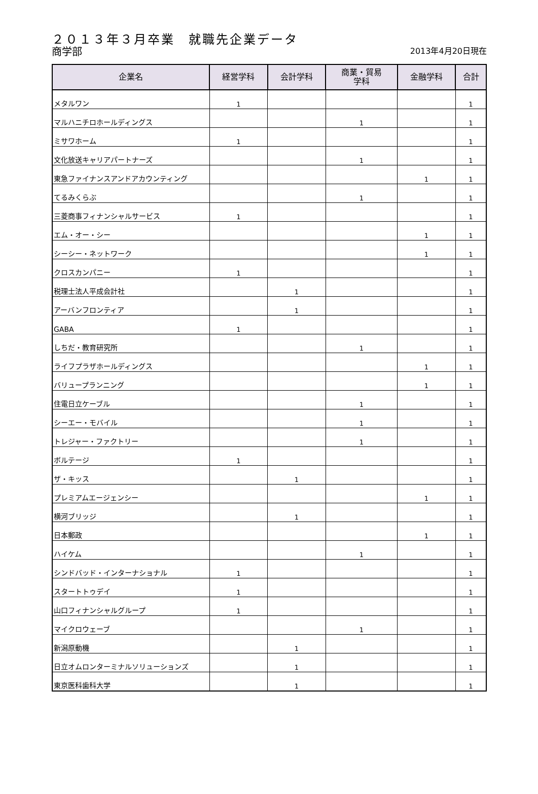２０１３年３月卒業　就職先企業データ
商学部
2013年4月20日現在
| 企業名 | 経営学科 | 会計学科 | 商業・貿易 学科 | 金融学科 | 合計 |
| --- | --- | --- | --- | --- | --- |
| メタルワン | 1 | | | | 1 |
| マルハニチロホールディングス | | | 1 | | 1 |
| ミサワホーム | 1 | | | | 1 |
| 文化放送キャリアパートナーズ | | | 1 | | 1 |
| 東急ファイナンスアンドアカウンティング | | | | 1 | 1 |
| てるみくらぶ | | | 1 | | 1 |
| 三菱商事フィナンシャルサービス | 1 | | | | 1 |
| エム・オー・シー | | | | 1 | 1 |
| シーシー・ネットワーク | | | | 1 | 1 |
| クロスカンパニー | 1 | | | | 1 |
| 税理士法人平成会計社 | | 1 | | | 1 |
| アーバンフロンティア | | 1 | | | 1 |
| GABA | 1 | | | | 1 |
| しちだ・教育研究所 | | | 1 | | 1 |
| ライフプラザホールディングス | | | | 1 | 1 |
| バリュープランニング | | | | 1 | 1 |
| 住電日立ケーブル | | | 1 | | 1 |
| シーエー・モバイル | | | 1 | | 1 |
| トレジャー・ファクトリー | | | 1 | | 1 |
| ボルテージ | 1 | | | | 1 |
| ザ・キッス | | 1 | | | 1 |
| プレミアムエージェンシー | | | | 1 | 1 |
| 横河ブリッジ | | 1 | | | 1 |
| 日本郵政 | | | | 1 | 1 |
| ハイケム | | | 1 | | 1 |
| シンドバッド・インターナショナル | 1 | | | | 1 |
| スタートトゥデイ | 1 | | | | 1 |
| 山口フィナンシャルグループ | 1 | | | | 1 |
| マイクロウェーブ | | | 1 | | 1 |
| 新潟原動機 | | 1 | | | 1 |
| 日立オムロンターミナルソリューションズ | | 1 | | | 1 |
| 東京医科歯科大学 | | 1 | | | 1 |